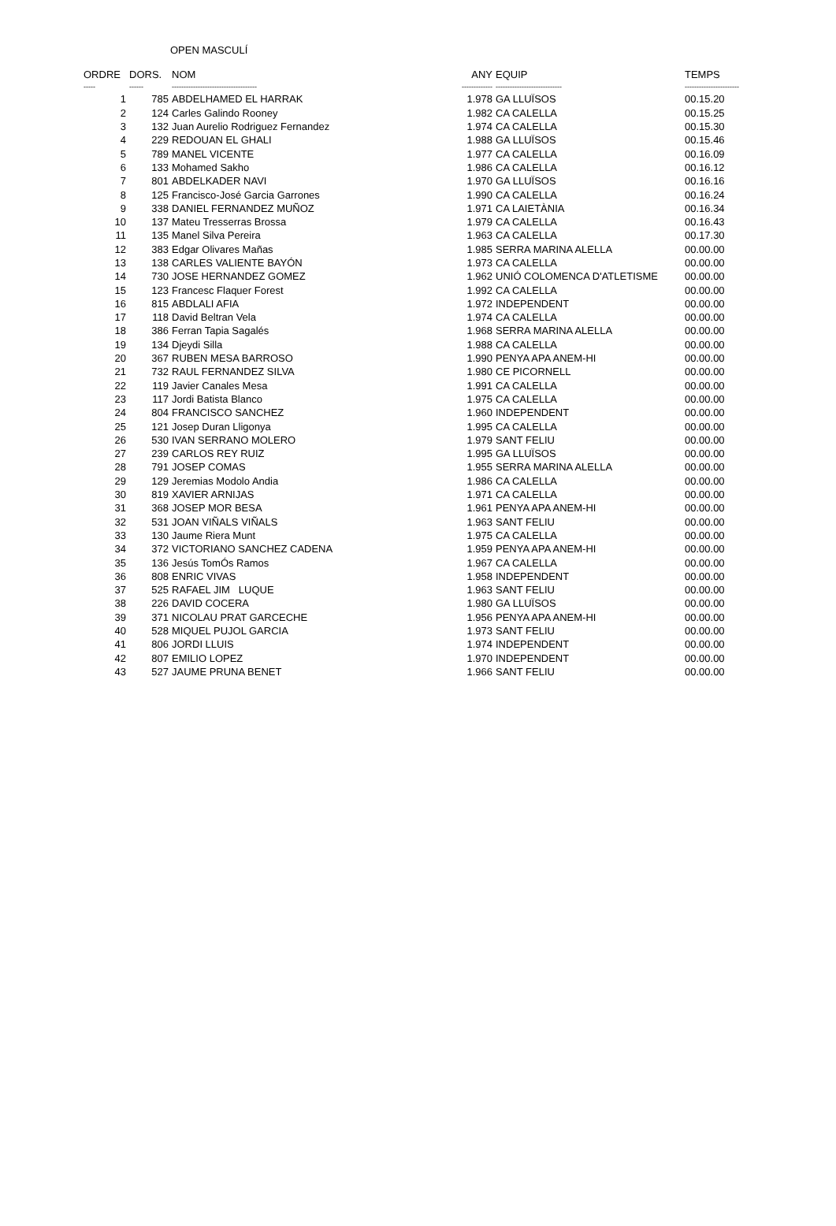OPEN MASCULÍ
| ORDRE | DORS. | NOM | ANY | EQUIP | TEMPS |
| --- | --- | --- | --- | --- | --- |
| ----- | ------ | ------------------------------------ | ------------- | ---------------------------- | ----------------------- |
| 1 | 785 | ABDELHAMED EL HARRAK | 1.978 | GA LLUÏSOS | 00.15.20 |
| 2 | 124 | Carles Galindo Rooney | 1.982 | CA CALELLA | 00.15.25 |
| 3 | 132 | Juan Aurelio Rodriguez Fernandez | 1.974 | CA CALELLA | 00.15.30 |
| 4 | 229 | REDOUAN EL GHALI | 1.988 | GA LLUÏSOS | 00.15.46 |
| 5 | 789 | MANEL VICENTE | 1.977 | CA CALELLA | 00.16.09 |
| 6 | 133 | Mohamed Sakho | 1.986 | CA CALELLA | 00.16.12 |
| 7 | 801 | ABDELKADER NAVI | 1.970 | GA LLUÏSOS | 00.16.16 |
| 8 | 125 | Francisco-José Garcia Garrones | 1.990 | CA CALELLA | 00.16.24 |
| 9 | 338 | DANIEL FERNANDEZ MUÑOZ | 1.971 | CA LAIETÀNIA | 00.16.34 |
| 10 | 137 | Mateu Tresserras Brossa | 1.979 | CA CALELLA | 00.16.43 |
| 11 | 135 | Manel Silva Pereira | 1.963 | CA CALELLA | 00.17.30 |
| 12 | 383 | Edgar Olivares Mañas | 1.985 | SERRA MARINA ALELLA | 00.00.00 |
| 13 | 138 | CARLES VALIENTE BAYÓN | 1.973 | CA CALELLA | 00.00.00 |
| 14 | 730 | JOSE HERNANDEZ GOMEZ | 1.962 | UNIÓ COLOMENCA D'ATLETISME | 00.00.00 |
| 15 | 123 | Francesc Flaquer Forest | 1.992 | CA CALELLA | 00.00.00 |
| 16 | 815 | ABDLALI AFIA | 1.972 | INDEPENDENT | 00.00.00 |
| 17 | 118 | David Beltran Vela | 1.974 | CA CALELLA | 00.00.00 |
| 18 | 386 | Ferran Tapia Sagalés | 1.968 | SERRA MARINA ALELLA | 00.00.00 |
| 19 | 134 | Djeydi Silla | 1.988 | CA CALELLA | 00.00.00 |
| 20 | 367 | RUBEN MESA BARROSO | 1.990 | PENYA APA ANEM-HI | 00.00.00 |
| 21 | 732 | RAUL FERNANDEZ SILVA | 1.980 | CE PICORNELL | 00.00.00 |
| 22 | 119 | Javier Canales Mesa | 1.991 | CA CALELLA | 00.00.00 |
| 23 | 117 | Jordi Batista Blanco | 1.975 | CA CALELLA | 00.00.00 |
| 24 | 804 | FRANCISCO SANCHEZ | 1.960 | INDEPENDENT | 00.00.00 |
| 25 | 121 | Josep Duran Lligonya | 1.995 | CA CALELLA | 00.00.00 |
| 26 | 530 | IVAN SERRANO MOLERO | 1.979 | SANT FELIU | 00.00.00 |
| 27 | 239 | CARLOS REY RUIZ | 1.995 | GA LLUÏSOS | 00.00.00 |
| 28 | 791 | JOSEP COMAS | 1.955 | SERRA MARINA ALELLA | 00.00.00 |
| 29 | 129 | Jeremias Modolo Andia | 1.986 | CA CALELLA | 00.00.00 |
| 30 | 819 | XAVIER ARNIJAS | 1.971 | CA CALELLA | 00.00.00 |
| 31 | 368 | JOSEP MOR BESA | 1.961 | PENYA APA ANEM-HI | 00.00.00 |
| 32 | 531 | JOAN VIÑALS VIÑALS | 1.963 | SANT FELIU | 00.00.00 |
| 33 | 130 | Jaume Riera Munt | 1.975 | CA CALELLA | 00.00.00 |
| 34 | 372 | VICTORIANO SANCHEZ CADENA | 1.959 | PENYA APA ANEM-HI | 00.00.00 |
| 35 | 136 | Jesús TomÓs Ramos | 1.967 | CA CALELLA | 00.00.00 |
| 36 | 808 | ENRIC VIVAS | 1.958 | INDEPENDENT | 00.00.00 |
| 37 | 525 | RAFAEL JIM LUQUE | 1.963 | SANT FELIU | 00.00.00 |
| 38 | 226 | DAVID COCERA | 1.980 | GA LLUÏSOS | 00.00.00 |
| 39 | 371 | NICOLAU PRAT GARCECHE | 1.956 | PENYA APA ANEM-HI | 00.00.00 |
| 40 | 528 | MIQUEL PUJOL GARCIA | 1.973 | SANT FELIU | 00.00.00 |
| 41 | 806 | JORDI LLUIS | 1.974 | INDEPENDENT | 00.00.00 |
| 42 | 807 | EMILIO LOPEZ | 1.970 | INDEPENDENT | 00.00.00 |
| 43 | 527 | JAUME PRUNA BENET | 1.966 | SANT FELIU | 00.00.00 |